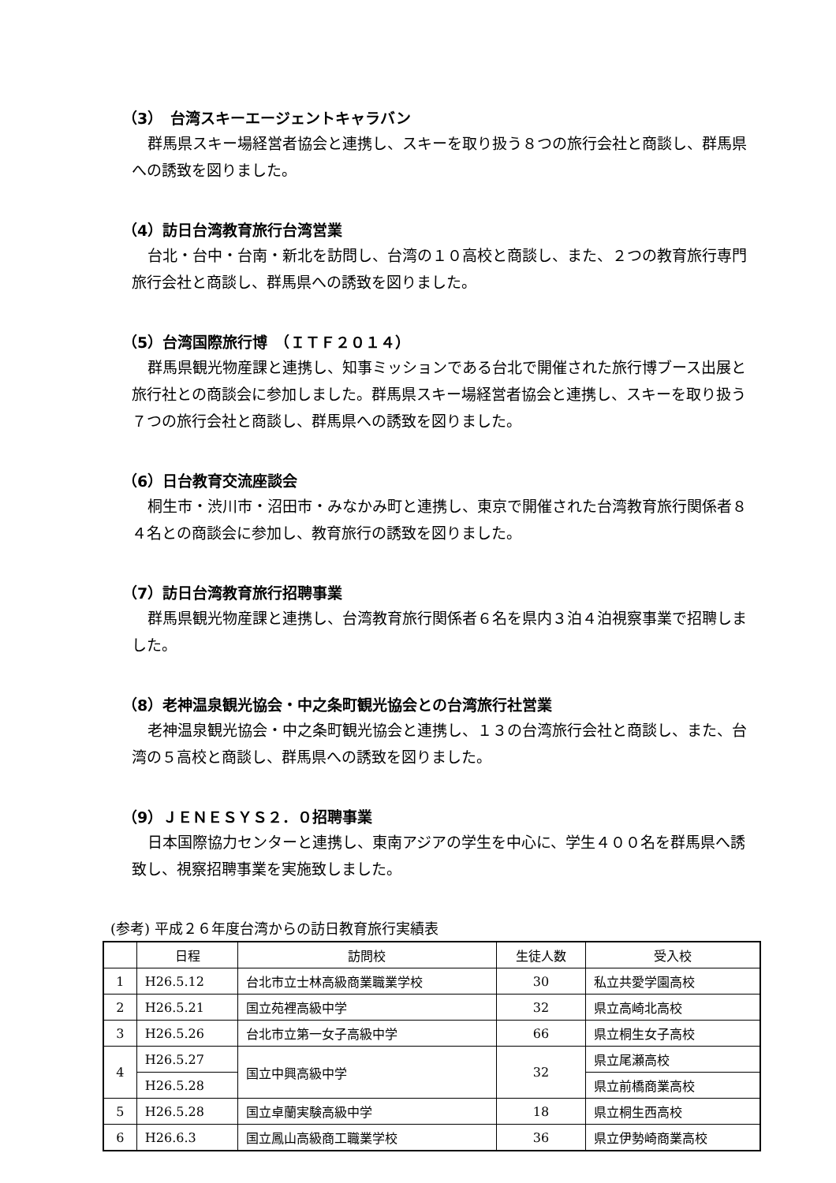（3）　台湾スキーエージェントキャラバン
群馬県スキー場経営者協会と連携し、スキーを取り扱う８つの旅行会社と商談し、群馬県への誘致を図りました。
（4）訪日台湾教育旅行台湾営業
台北・台中・台南・新北を訪問し、台湾の１０高校と商談し、また、２つの教育旅行専門旅行会社と商談し、群馬県への誘致を図りました。
（5）台湾国際旅行博　（ＩＴＦ２０１４）
群馬県観光物産課と連携し、知事ミッションである台北で開催された旅行博ブース出展と旅行社との商談会に参加しました。群馬県スキー場経営者協会と連携し、スキーを取り扱う７つの旅行会社と商談し、群馬県への誘致を図りました。
（6）日台教育交流座談会
桐生市・渋川市・沼田市・みなかみ町と連携し、東京で開催された台湾教育旅行関係者８４名との商談会に参加し、教育旅行の誘致を図りました。
（7）訪日台湾教育旅行招聘事業
群馬県観光物産課と連携し、台湾教育旅行関係者６名を県内３泊４泊視察事業で招聘しました。
（8）老神温泉観光協会・中之条町観光協会との台湾旅行社営業
老神温泉観光協会・中之条町観光協会と連携し、１３の台湾旅行会社と商談し、また、台湾の５高校と商談し、群馬県への誘致を図りました。
（9）ＪＥＮＥＳＹＳ２．０招聘事業
日本国際協力センターと連携し、東南アジアの学生を中心に、学生４００名を群馬県へ誘致し、視察招聘事業を実施致しました。
(参考) 平成２６年度台湾からの訪日教育旅行実績表
| | 日程 | 訪問校 | 生徒人数 | 受入校 |
| --- | --- | --- | --- | --- |
| 1 | H26.5.12 | 台北市立士林高級商業職業学校 | 30 | 私立共愛学園高校 |
| 2 | H26.5.21 | 国立苑裡高級中学 | 32 | 県立高崎北高校 |
| 3 | H26.5.26 | 台北市立第一女子高級中学 | 66 | 県立桐生女子高校 |
| 4 | H26.5.27 | 国立中興高級中学 | 32 | 県立尾瀬高校 |
| | H26.5.28 | | | 県立前橋商業高校 |
| 5 | H26.5.28 | 国立卓蘭実験高級中学 | 18 | 県立桐生西高校 |
| 6 | H26.6.3 | 国立鳳山高級商工職業学校 | 36 | 県立伊勢崎商業高校 |